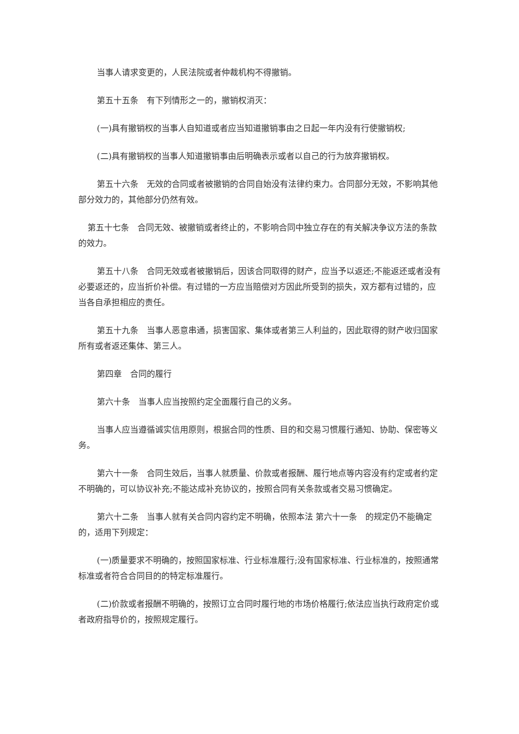当事人请求变更的，人民法院或者仲裁机构不得撤销。
第五十五条　有下列情形之一的，撤销权消灭：
(一)具有撤销权的当事人自知道或者应当知道撤销事由之日起一年内没有行使撤销权;
(二)具有撤销权的当事人知道撤销事由后明确表示或者以自己的行为放弃撤销权。
第五十六条　无效的合同或者被撤销的合同自始没有法律约束力。合同部分无效，不影响其他部分效力的，其他部分仍然有效。
第五十七条　合同无效、被撤销或者终止的，不影响合同中独立存在的有关解决争议方法的条款的效力。
第五十八条　合同无效或者被撤销后，因该合同取得的财产，应当予以返还;不能返还或者没有必要返还的，应当折价补偿。有过错的一方应当赔偿对方因此所受到的损失，双方都有过错的，应当各自承担相应的责任。
第五十九条　当事人恶意串通，损害国家、集体或者第三人利益的，因此取得的财产收归国家所有或者返还集体、第三人。
第四章　合同的履行
第六十条　当事人应当按照约定全面履行自己的义务。
当事人应当遵循诚实信用原则，根据合同的性质、目的和交易习惯履行通知、协助、保密等义务。
第六十一条　合同生效后，当事人就质量、价款或者报酬、履行地点等内容没有约定或者约定不明确的，可以协议补充;不能达成补充协议的，按照合同有关条款或者交易习惯确定。
第六十二条　当事人就有关合同内容约定不明确，依照本法 第六十一条　的规定仍不能确定的，适用下列规定：
(一)质量要求不明确的，按照国家标准、行业标准履行;没有国家标准、行业标准的，按照通常标准或者符合合同目的的特定标准履行。
(二)价款或者报酬不明确的，按照订立合同时履行地的市场价格履行;依法应当执行政府定价或者政府指导价的，按照规定履行。